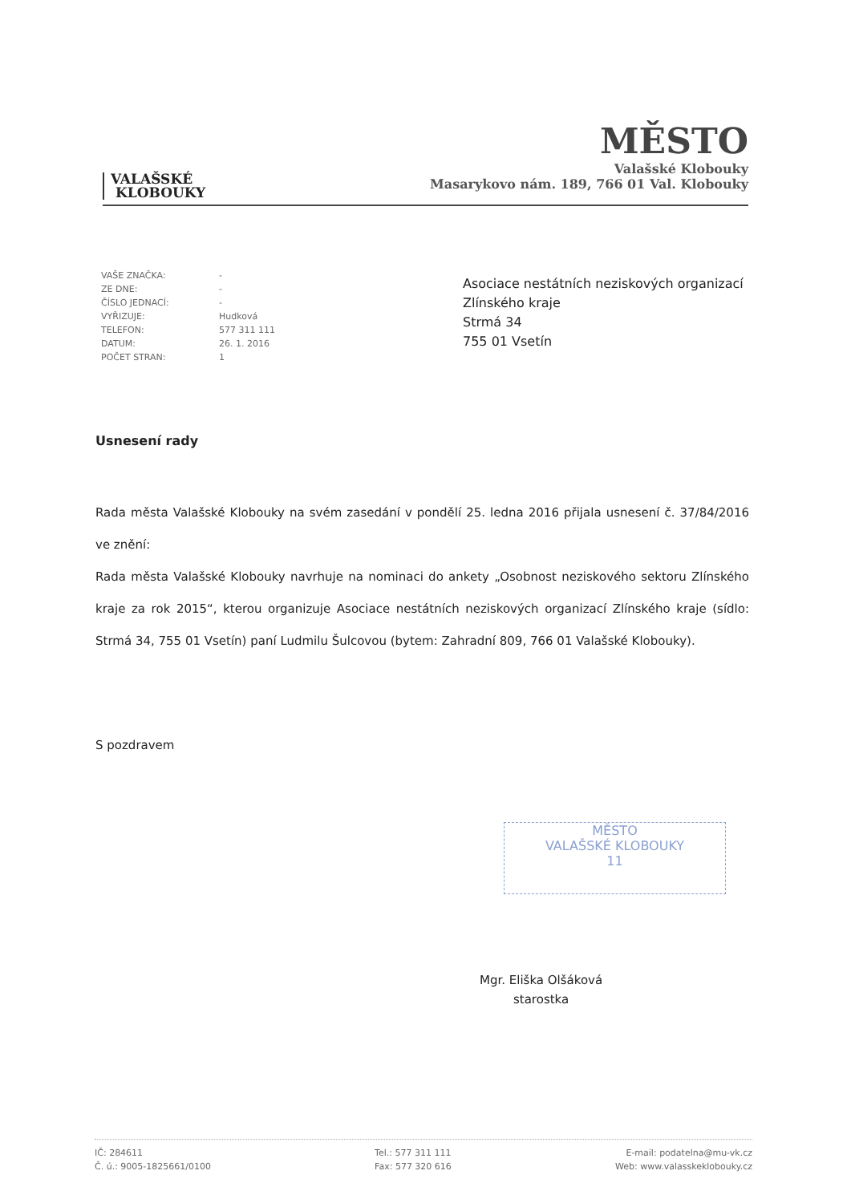VALAŠSKÉ
KLOBOUKY
MĚSTO
Valašské Klobouky
Masarykovo nám. 189, 766 01 Val. Klobouky
| VAŠE ZNAČKA: | - |
| ZE DNE: | - |
| ČÍSLO JEDNACÍ: | - |
| VYŘIZUJE: | Hudková |
| TELEFON: | 577 311 111 |
| DATUM: | 26. 1. 2016 |
| POČET STRAN: | 1 |
Asociace nestátních neziskových organizací
Zlínského kraje
Strmá 34
755 01 Vsetín
Usnesení rady
Rada města Valašské Klobouky na svém zasedání v pondělí 25. ledna 2016 přijala usnesení č. 37/84/2016 ve znění:
Rada města Valašské Klobouky navrhuje na nominaci do ankety „Osobnost neziskového sektoru Zlínského kraje za rok 2015“, kterou organizuje Asociace nestátních neziskových organizací Zlínského kraje (sídlo: Strmá 34, 755 01 Vsetín) paní Ludmilu Šulcovou (bytem: Zahradní 809, 766 01 Valašské Klobouky).
S pozdravem
MĚSTO
VALAŠSKÉ KLOBOUKY
11
Mgr. Eliška Olšáková
starostka
IČ: 284611
Č. ú.: 9005-1825661/0100
Tel.: 577 311 111
Fax: 577 320 616
E-mail: podatelna@mu-vk.cz
Web: www.valasskeklobouky.cz